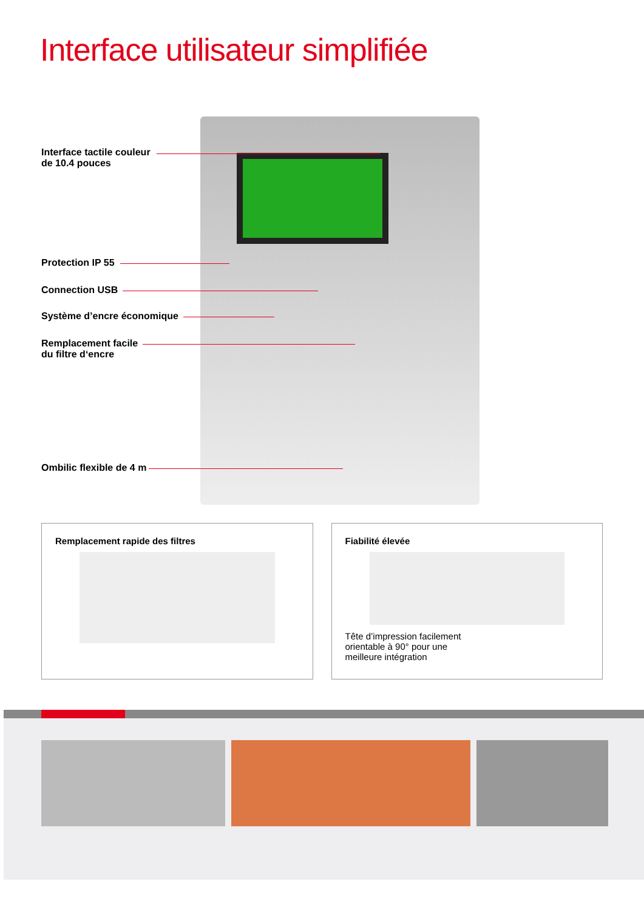Interface utilisateur simplifiée
Interface tactile couleur
de 10.4 pouces
Protection IP 55
Connection USB
Système d’encre économique
Remplacement facile
du filtre d‘encre
Ombilic flexible de 4 m
Remplacement rapide des filtres
Fiabilité élevée
Tête d’impression facilement orientable à 90° pour une meilleure intégration